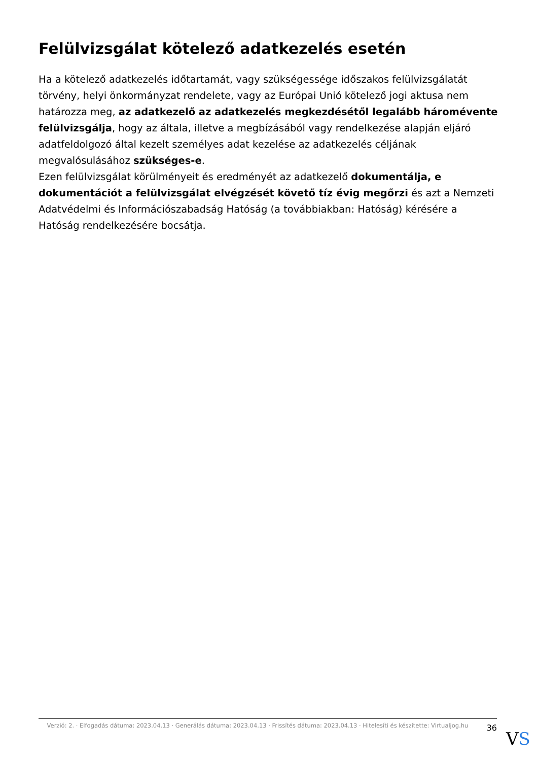Felülvizsgálat kötelező adatkezelés esetén
Ha a kötelező adatkezelés időtartamát, vagy szükségessége időszakos felülvizsgálatát törvény, helyi önkormányzat rendelete, vagy az Európai Unió kötelező jogi aktusa nem határozza meg, az adatkezelő az adatkezelés megkezdésétől legalább háromévente felülvizsgálja, hogy az általa, illetve a megbízásából vagy rendelkezése alapján eljáró adatfeldolgozó által kezelt személyes adat kezelése az adatkezelés céljának megvalósulásához szükséges-e.
Ezen felülvizsgálat körülményeit és eredményét az adatkezelő dokumentálja, e dokumentációt a felülvizsgálat elvégzését követő tíz évig megőrzi és azt a Nemzeti Adatvédelmi és Információszabadság Hatóság (a továbbiakban: Hatóság) kérésére a Hatóság rendelkezésére bocsátja.
Verzió: 2. · Elfogadás dátuma: 2023.04.13 · Generálás dátuma: 2023.04.13 · Frissítés dátuma: 2023.04.13 · Hitelesíti és készítette: Virtualjog.hu
36
VS